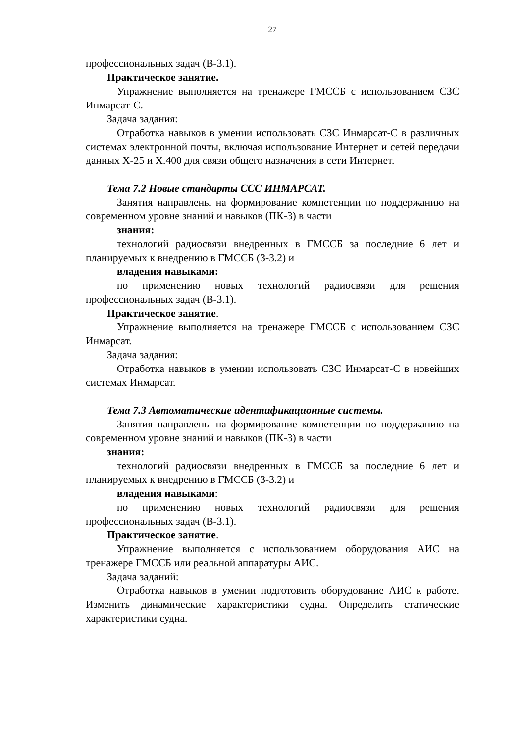27
профессиональных задач (В-3.1).
Практическое занятие.
Упражнение выполняется на тренажере ГМССБ с использованием СЗС Инмарсат-С.
Задача задания:
Отработка навыков в умении использовать СЗС Инмарсат-С в различных системах электронной почты, включая использование Интернет и сетей передачи данных X-25 и X.400 для связи общего назначения в сети Интернет.
Тема 7.2 Новые стандарты ССС ИНМАРСАТ.
Занятия направлены на формирование компетенции по поддержанию на современном уровне знаний и навыков (ПК-3) в части
знания:
технологий радиосвязи внедренных в ГМССБ за последние 6 лет и планируемых к внедрению в ГМССБ (З-3.2) и
владения навыками:
по применению новых технологий радиосвязи для решения профессиональных задач (В-3.1).
Практическое занятие.
Упражнение выполняется на тренажере ГМССБ с использованием СЗС Инмарсат.
Задача задания:
Отработка навыков в умении использовать СЗС Инмарсат-С в новейших системах Инмарсат.
Тема 7.3 Автоматические идентификационные системы.
Занятия направлены на формирование компетенции по поддержанию на современном уровне знаний и навыков (ПК-3) в части
знания:
технологий радиосвязи внедренных в ГМССБ за последние 6 лет и планируемых к внедрению в ГМССБ (З-3.2) и
владения навыками:
по применению новых технологий радиосвязи для решения профессиональных задач (В-3.1).
Практическое занятие.
Упражнение выполняется с использованием оборудования АИС на тренажере ГМССБ или реальной аппаратуры АИС.
Задача заданий:
Отработка навыков в умении подготовить оборудование АИС к работе. Изменить динамические характеристики судна. Определить статические характеристики судна.